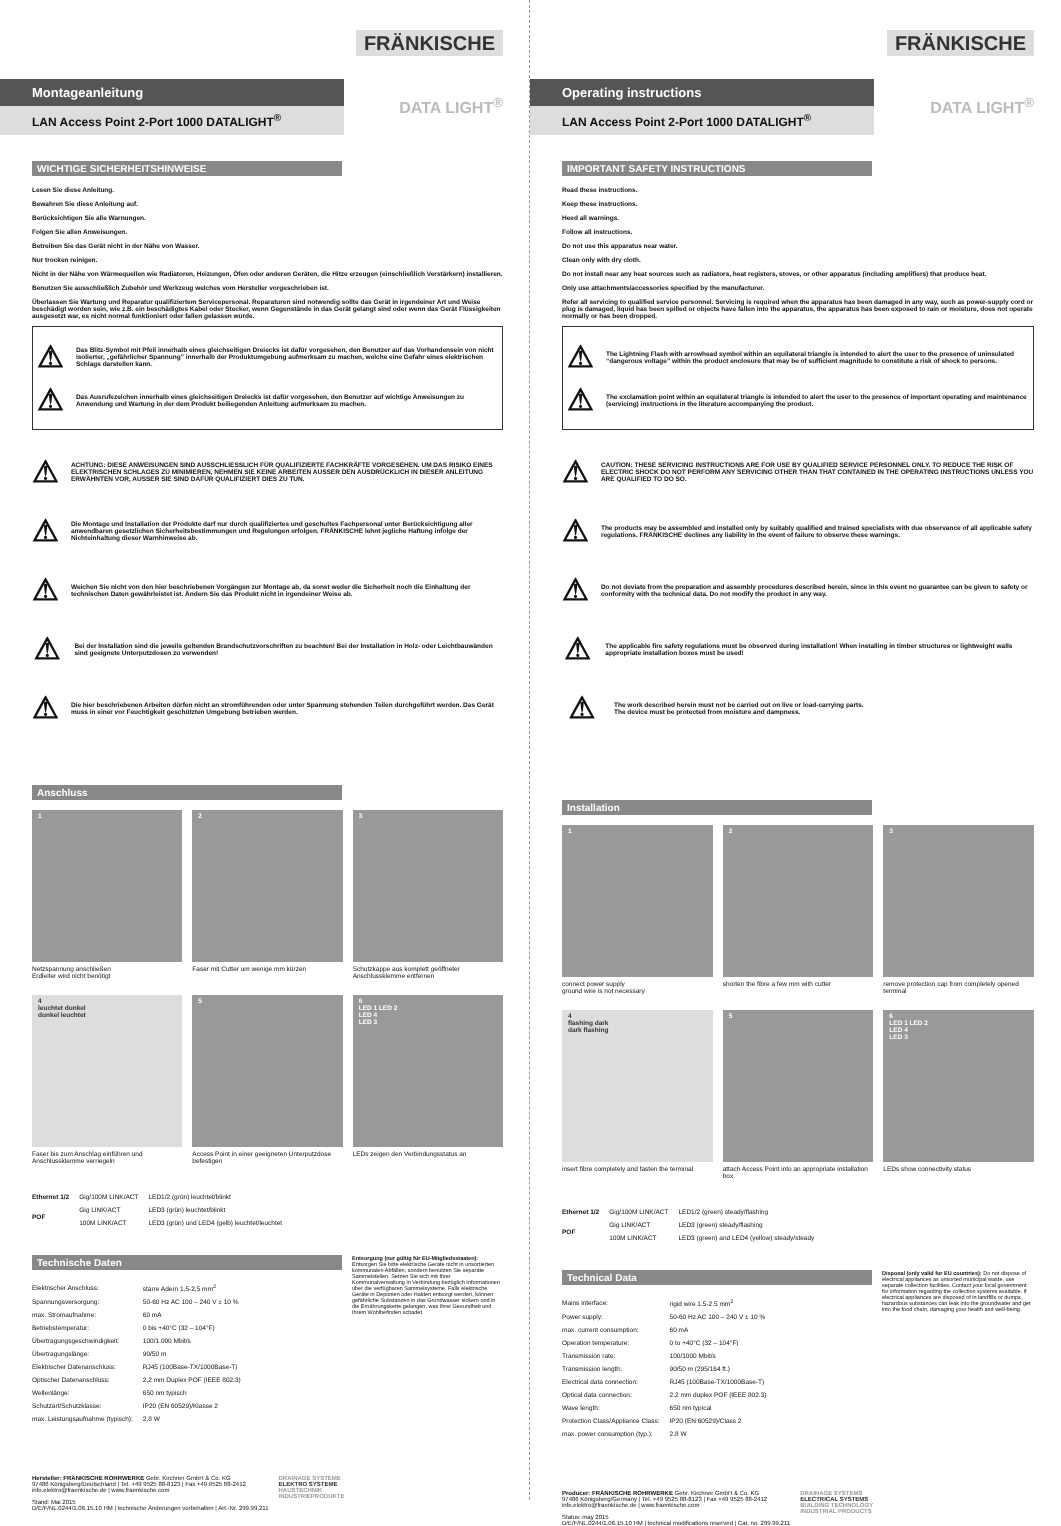FRÄNKISCHE
Montageanleitung
LAN Access Point 2-Port 1000 DATALIGHT<sup>®</sup>
DATA LIGHT<sup>®</sup>
WICHTIGE SICHERHEITSHINWEISE
Lesen Sie diese Anleitung.
Bewahren Sie diese Anleitung auf.
Berücksichtigen Sie alle Warnungen.
Folgen Sie allen Anweisungen.
Betreiben Sie das Gerät nicht in der Nähe von Wasser.
Nur trocken reinigen.
Nicht in der Nähe von Wärmequellen wie Radiatoren, Heizungen, Öfen oder anderen Geräten, die Hitze erzeugen (einschließlich Verstärkern) installieren.
Benutzen Sie ausschließlich Zubehör und Werkzeug welches vom Hersteller vorgeschrieben ist.
Überlassen Sie Wartung und Reparatur qualifiziertem Servicepersonal. Reparaturen sind notwendig sollte das Gerät in irgendeiner Art und Weise beschädigt worden sein, wie z.B. ein beschädigtes Kabel oder Stecker, wenn Gegenstände in das Gerät gelangt sind oder wenn das Gerät Flüssigkeiten ausgesetzt war, es nicht normal funktioniert oder fallen gelassen wurde.
⚠
Das Blitz-Symbol mit Pfeil innerhalb eines gleichseitigen Dreiecks ist dafür vorgesehen, den Benutzer auf das Vorhandensein von nicht isolierter, „gefährlicher Spannung” innerhalb der Produktumgebung aufmerksam zu machen, welche eine Gefahr eines elektrischen Schlags darstellen kann.
⚠
Das Ausrufezeichen innerhalb eines gleichseitigen Dreiecks ist dafür vorgesehen, den Benutzer auf wichtige Anweisungen zu Anwendung und Wartung in der dem Produkt beiliegenden Anleitung aufmerksam zu machen.
⚠
ACHTUNG: DIESE ANWEISUNGEN SIND AUSSCHLIESSLICH FÜR QUALIFIZIERTE FACHKRÄFTE VORGESEHEN. UM DAS RISIKO EINES ELEKTRISCHEN SCHLAGES ZU MINIMIEREN, NEHMEN SIE KEINE ARBEITEN AUSSER DEN AUSDRÜCKLICH IN DIESER ANLEITUNG ERWÄHNTEN VOR, AUSSER SIE SIND DAFÜR QUALIFIZIERT DIES ZU TUN.
⚠
Die Montage und Installation der Produkte darf nur durch qualifiziertes und geschultes Fachpersonal unter Berücksichtigung aller anwendbaren gesetzlichen Sicherheitsbestimmungen und Regelungen erfolgen. FRÄNKISCHE lehnt jegliche Haftung infolge der Nichteinhaltung dieser Warnhinweise ab.
⚠
Weichen Sie nicht von den hier beschriebenen Vorgängen zur Montage ab, da sonst weder die Sicherheit noch die Einhaltung der technischen Daten gewährleistet ist. Ändern Sie das Produkt nicht in irgendeiner Weise ab.
⚠
Bei der Installation sind die jeweils geltenden Brandschutzvorschriften zu beachten! Bei der Installation in Holz- oder Leichtbauwänden sind geeignete Unterputzdosen zu verwenden!
⚠
Die hier beschriebenen Arbeiten dürfen nicht an stromführenden oder unter Spannung stehenden Teilen durchgeführt werden. Das Gerät muss in einer vor Feuchtigkeit geschützten Umgebung betrieben werden.
Anschluss
1
Netzspannung anschließen
Erdleiter wird nicht benötigt
2
Faser mit Cutter um wenige mm kürzen
3
Schutzkappe aus komplett geöffneter Anschlussklemme entfernen
4
leuchtet dunkel
dunkel leuchtet
Faser bis zum Anschlag einführen und Anschlussklemme verriegeln
5
Access Point in einer geeigneten Unterputzdose befestigen
6
LED 1 LED 2
LED 4
LED 3
LEDs zeigen den Verbindungsstatus an
| Ethernet 1/2 | Gig/100M LINK/ACT | LED1/2 (grün) leuchtet/blinkt |
| POF | Gig LINK/ACT | LED3 (grün) leuchtet/blinkt |
| | 100M LINK/ACT | LED3 (grün) und LED4 (gelb) leuchtet/leuchtet |
Technische Daten
| Elektrischer Anschluss: | starre Adern 1,5-2,5 mm<sup>2</sup> |
| Spannungsversorgung: | 50-60 Hz AC 100 – 240 V ± 10 % |
| max. Stromaufnahme: | 60 mA |
| Betriebstemperatur: | 0 bis +40°C (32 – 104°F) |
| Übertragungsgeschwindigkeit: | 100/1.000 Mbit/s |
| Übertragungslänge: | 90/50 m |
| Elektrischer Datenanschluss: | RJ45 (100Base-TX/1000Base-T) |
| Optischer Datenanschluss: | 2,2 mm Duplex POF (IEEE 802.3) |
| Wellenlänge: | 650 nm typisch |
| Schutzart/Schutzklasse: | IP20 (EN 60529)/Klasse 2 |
| max. Leistungsaufnahme (typisch): | 2,8 W |
Entsorgung (nur gültig für EU-Mitgliedsstaaten): Entsorgen Sie bitte elektrische Geräte nicht in unsortierten kommunalen Abfällen, sondern benutzen Sie separate Sammelstellen. Setzen Sie sich mit Ihrer Kommunalverwaltung in Verbindung bezüglich Informationen über die verfügbaren Sammelsysteme. Falls elektrische Geräte in Deponien oder Halden entsorgt werden, können gefährliche Substanzen in das Grundwasser sickern und in die Ernährungskette gelangen, was Ihrer Gesundheit und Ihrem Wohlbefinden schadet.
Hersteller: FRÄNKISCHE ROHRWERKE Gebr. Kirchner GmbH & Co. KG
97486 Königsberg/Deutschland | Tel. +49 9525 88-8123 | Fax +49 9525 88-2412
info.elektro@fraenkische.de | www.fraenkische.com
Stand: Mai 2015
D/E/F/NL.0244/1.06.15.10 HM | technische Änderungen vorbehalten | Art.-Nr. 299.99.211
DRAINAGE SYSTEME
ELEKTRO SYSTEME
HAUSTECHNIK
INDUSTRIEPRODUKTE
FRÄNKISCHE
Operating instructions
LAN Access Point 2-Port 1000 DATALIGHT<sup>®</sup>
DATA LIGHT<sup>®</sup>
IMPORTANT SAFETY INSTRUCTIONS
Read these instructions.
Keep these instructions.
Heed all warnings.
Follow all instructions.
Do not use this apparatus near water.
Clean only with dry cloth.
Do not install near any heat sources such as radiators, heat registers, stoves, or other apparatus (including amplifiers) that produce heat.
Only use attachments/accessories specified by the manufacturer.
Refer all servicing to qualified service personnel. Servicing is required when the apparatus has been damaged in any way, such as power-supply cord or plug is damaged, liquid has been spilled or objects have fallen into the apparatus, the apparatus has been exposed to rain or moisture, does not operate normally or has been dropped.
⚠
The Lightning Flash with arrowhead symbol within an equilateral triangle is intended to alert the user to the presence of uninsulated “dangerous voltage” within the product enclosure that may be of sufficient magnitude to constitute a risk of shock to persons.
⚠
The exclamation point within an equilateral triangle is intended to alert the user to the presence of important operating and maintenance (servicing) instructions in the literature accompanying the product.
⚠
CAUTION: THESE SERVICING INSTRUCTIONS ARE FOR USE BY QUALIFIED SERVICE PERSONNEL ONLY. TO REDUCE THE RISK OF ELECTRIC SHOCK DO NOT PERFORM ANY SERVICING OTHER THAN THAT CONTAINED IN THE OPERATING INSTRUCTIONS UNLESS YOU ARE QUALIFIED TO DO SO.
⚠
The products may be assembled and installed only by suitably qualified and trained specialists with due observance of all applicable safety regulations. FRÄNKISCHE declines any liability in the event of failure to observe these warnings.
⚠
Do not deviate from the preparation and assembly procedures described herein, since in this event no guarantee can be given to safety or conformity with the technical data. Do not modify the product in any way.
⚠
The applicable fire safety regulations must be observed during installation! When installing in timber structures or lightweight walls appropriate installation boxes must be used!
⚠
The work described herein must not be carried out on live or load-carrying parts.
The device must be protected from moisture and dampness.
Installation
1
connect power supply
ground wire is not necessary
2
shorten the fibre a few mm with cutter
3
remove protection cap from completely opened terminal
4
flashing dark
dark flashing
insert fibre completely and fasten the terminal
5
attach Access Point into an appropriate installation box
6
LED 1 LED 2
LED 4
LED 3
LEDs show connectivity status
| Ethernet 1/2 | Gig/100M LINK/ACT | LED1/2 (green) steady/flashing |
| POF | Gig LINK/ACT | LED3 (green) steady/flashing |
| | 100M LINK/ACT | LED3 (green) and LED4 (yellow) steady/steady |
Technical Data
| Mains interface: | rigid wire 1.5-2.5 mm<sup>2</sup> |
| Power supply: | 50-60 Hz AC 100 – 240 V ± 10 % |
| max. current consumption: | 60 mA |
| Operation temperature: | 0 to +40°C (32 – 104°F) |
| Transmission rate: | 100/1000 Mbit/s |
| Transmission length: | 90/50 m (295/164 ft.) |
| Electrical data connection: | RJ45 (100Base-TX/1000Base-T) |
| Optical data connection: | 2.2 mm duplex POF (IEEE 802.3) |
| Wave length: | 650 nm typical |
| Protection Class/Appliance Class: | IP20 (EN 60529)/Class 2 |
| max. power consumption (typ.): | 2.8 W |
Disposal (only valid for EU countries): Do not dispose of electrical appliances as unsorted municipal waste, use separate collection facilities. Contact your local government for information regarding the collection systems available. If electrical appliances are disposed of in landfills or dumps, hazardous substances can leak into the groundwater and get into the food chain, damaging your health and well-being.
Producer: FRÄNKISCHE ROHRWERKE Gebr. Kirchner GmbH & Co. KG
97486 Königsberg/Germany | Tel. +49 9525 88-8123 | Fax +49 9525 88-2412
info.elektro@fraenkische.de | www.fraenkische.com
Status: may 2015
D/E/F/NL.0244/1.06.15.10 HM | technical modifications reserved | Cat. no. 299.99.211
DRAINAGE SYSTEMS
ELECTRICAL SYSTEMS
BUILDING TECHNOLOGY
INDUSTRIAL PRODUCTS